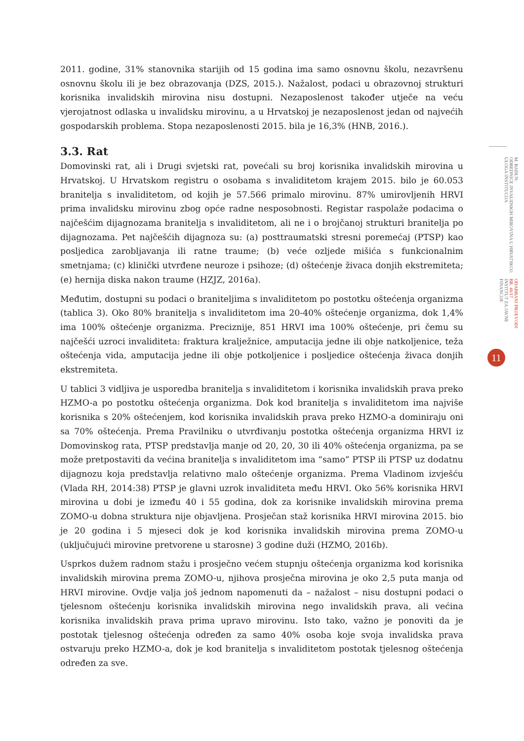2011. godine, 31% stanovnika starijih od 15 godina ima samo osnovnu školu, nezavršenu osnovnu školu ili je bez obrazovanja (DZS, 2015.). Nažalost, podaci u obrazovnoj strukturi korisnika invalidskih mirovina nisu dostupni. Nezaposlenost također utječe na veću vjerojatnost odlaska u invalidsku mirovinu, a u Hrvatskoj je nezaposlenost jedan od najvećih gospodarskih problema. Stopa nezaposlenosti 2015. bila je 16,3% (HNB, 2016.).
3.3. Rat
Domovinski rat, ali i Drugi svjetski rat, povećali su broj korisnika invalidskih mirovina u Hrvatskoj. U Hrvatskom registru o osobama s invaliditetom krajem 2015. bilo je 60.053 branitelja s invaliditetom, od kojih je 57.566 primalo mirovinu. 87% umirovljenih HRVI prima invalidsku mirovinu zbog opće radne nesposobnosti. Registar raspolaže podacima o najčešćim dijagnozama branitelja s invaliditetom, ali ne i o brojčanoj strukturi branitelja po dijagnozama. Pet najčešćih dijagnoza su: (a) posttraumatski stresni poremećaj (PTSP) kao posljedica zarobljavanja ili ratne traume; (b) veće ozljede mišića s funkcionalnim smetnjama; (c) klinički utvrđene neuroze i psihoze; (d) oštećenje živaca donjih ekstremiteta; (e) hernija diska nakon traume (HZJZ, 2016a).
Međutim, dostupni su podaci o braniteljima s invaliditetom po postotku oštećenja organizma (tablica 3). Oko 80% branitelja s invaliditetom ima 20-40% oštećenje organizma, dok 1,4% ima 100% oštećenje organizma. Preciznije, 851 HRVI ima 100% oštećenje, pri čemu su najčešći uzroci invaliditeta: fraktura kralježnice, amputacija jedne ili obje natkoljenice, teža oštećenja vida, amputacija jedne ili obje potkoljenice i posljedice oštećenja živaca donjih ekstremiteta.
U tablici 3 vidljiva je usporedba branitelja s invaliditetom i korisnika invalidskih prava preko HZMO-a po postotku oštećenja organizma. Dok kod branitelja s invaliditetom ima najviše korisnika s 20% oštećenjem, kod korisnika invalidskih prava preko HZMO-a dominiraju oni sa 70% oštećenja. Prema Pravilniku o utvrđivanju postotka oštećenja organizma HRVI iz Domovinskog rata, PTSP predstavlja manje od 20, 20, 30 ili 40% oštećenja organizma, pa se može pretpostaviti da većina branitelja s invaliditetom ima “samo” PTSP ili PTSP uz dodatnu dijagnozu koja predstavlja relativno malo oštećenje organizma. Prema Vladinom izvješću (Vlada RH, 2014:38) PTSP je glavni uzrok invaliditeta među HRVI. Oko 56% korisnika HRVI mirovina u dobi je između 40 i 55 godina, dok za korisnike invalidskih mirovina prema ZOMO-u dobna struktura nije objavljena. Prosječan staž korisnika HRVI mirovina 2015. bio je 20 godina i 5 mjeseci dok je kod korisnika invalidskih mirovina prema ZOMO-u (uključujući mirovine pretvorene u starosne) 3 godine duži (HZMO, 2016b).
Usprkos dužem radnom stažu i prosječno većem stupnju oštećenja organizma kod korisnika invalidskih mirovina prema ZOMO-u, njihova prosječna mirovina je oko 2,5 puta manja od HRVI mirovine. Ovdje valja još jednom napomenuti da – nažalost – nisu dostupni podaci o tjelesnom oštećenju korisnika invalidskih mirovina nego invalidskih prava, ali većina korisnika invalidskih prava prima upravo mirovinu. Isto tako, važno je ponoviti da je postotak tjelesnog oštećenja određen za samo 40% osoba koje svoja invalidska prava ostvaruju preko HZMO-a, dok je kod branitelja s invaliditetom postotak tjelesnog oštećenja određen za sve.
ODABRANI PRIJEVODI BR. 46/17
INSTITUT ZA JAVNE FINANCIJE
M. BAĐUN:
ODREDNICE INVALIDSKIH MIROVINA U HRVATSKOJ: ULOGA INSTITUCIJA
11